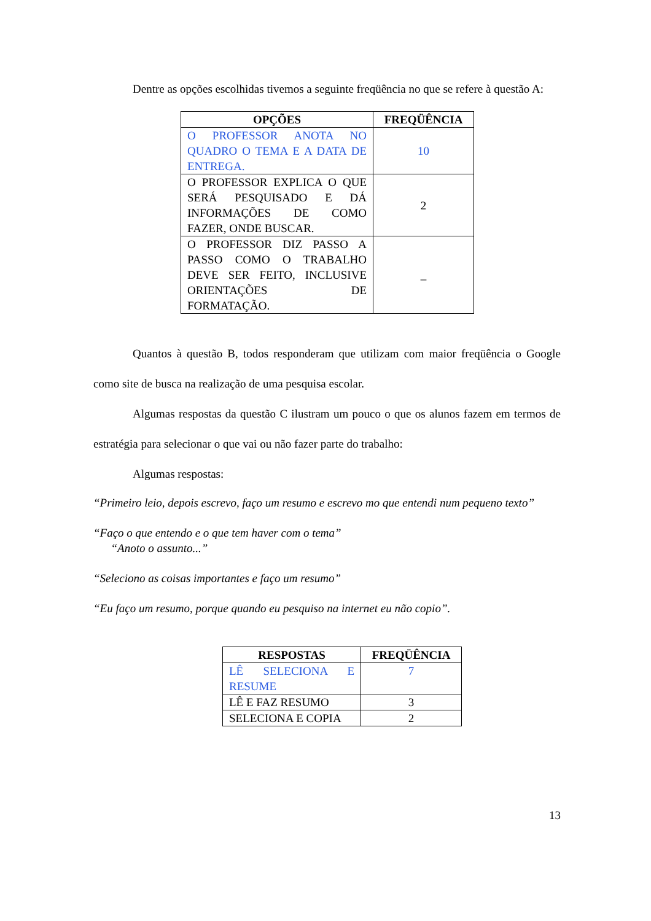Dentre as opções escolhidas tivemos a seguinte freqüência no que se refere à questão A:
| OPÇÕES | FREQÜÊNCIA |
| --- | --- |
| O PROFESSOR ANOTA NO QUADRO O TEMA E A DATA DE ENTREGA. | 10 |
| O PROFESSOR EXPLICA O QUE SERÁ PESQUISADO E DÁ INFORMAÇÕES DE COMO FAZER, ONDE BUSCAR. | 2 |
| O PROFESSOR DIZ PASSO A PASSO COMO O TRABALHO DEVE SER FEITO, INCLUSIVE ORIENTAÇÕES DE FORMATAÇÃO. | _ |
Quantos à questão B, todos responderam que utilizam com maior freqüência o Google como site de busca na realização de uma pesquisa escolar.
Algumas respostas da questão C ilustram um pouco o que os alunos fazem em termos de estratégia para selecionar o que vai ou não fazer parte do trabalho:
Algumas respostas:
“Primeiro leio, depois escrevo, faço um resumo e escrevo mo que entendi num pequeno texto”
“Faço o que entendo e o que tem haver com o tema”
“Anoto o assunto...”
“Seleciono as coisas importantes e faço um resumo”
“Eu faço um resumo, porque quando eu pesquiso na internet eu não copio”.
| RESPOSTAS | FREQÜÊNCIA |
| --- | --- |
| LÊ SELECIONA E RESUME | 7 |
| LÊ E FAZ RESUMO | 3 |
| SELECIONA E COPIA | 2 |
13